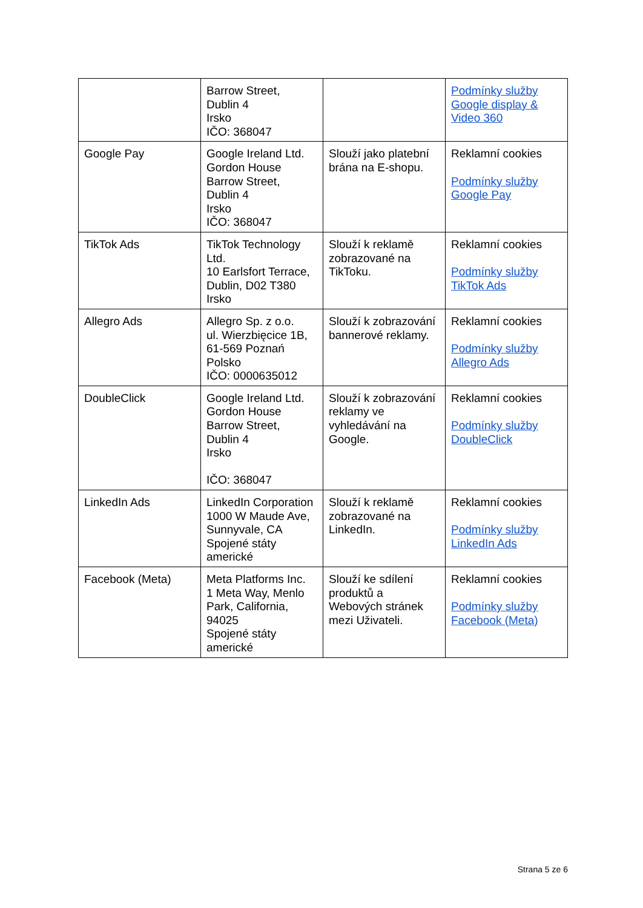| | Barrow Street, Dublin 4 Irsko IČO: 368047 | | Podmínky služby Google display & Video 360 |
| Google Pay | Google Ireland Ltd. Gordon House Barrow Street, Dublin 4 Irsko IČO: 368047 | Slouží jako platební brána na E-shopu. | Reklamní cookies Podmínky služby Google Pay |
| TikTok Ads | TikTok Technology Ltd. 10 Earlsfort Terrace, Dublin, D02 T380 Irsko | Slouží k reklamě zobrazované na TikToku. | Reklamní cookies Podmínky služby TikTok Ads |
| Allegro Ads | Allegro Sp. z o.o. ul. Wierzbięcice 1B, 61-569 Poznań Polsko IČO: 0000635012 | Slouží k zobrazování bannerové reklamy. | Reklamní cookies Podmínky služby Allegro Ads |
| DoubleClick | Google Ireland Ltd. Gordon House Barrow Street, Dublin 4 Irsko IČO: 368047 | Slouží k zobrazování reklamy ve vyhledávání na Google. | Reklamní cookies Podmínky služby DoubleClick |
| LinkedIn Ads | LinkedIn Corporation 1000 W Maude Ave, Sunnyvale, CA Spojené státy americké | Slouží k reklamě zobrazované na LinkedIn. | Reklamní cookies Podmínky služby LinkedIn Ads |
| Facebook (Meta) | Meta Platforms Inc. 1 Meta Way, Menlo Park, California, 94025 Spojené státy americké | Slouží ke sdílení produktů a Webových stránek mezi Uživateli. | Reklamní cookies Podmínky služby Facebook (Meta) |
Strana 5 ze 6